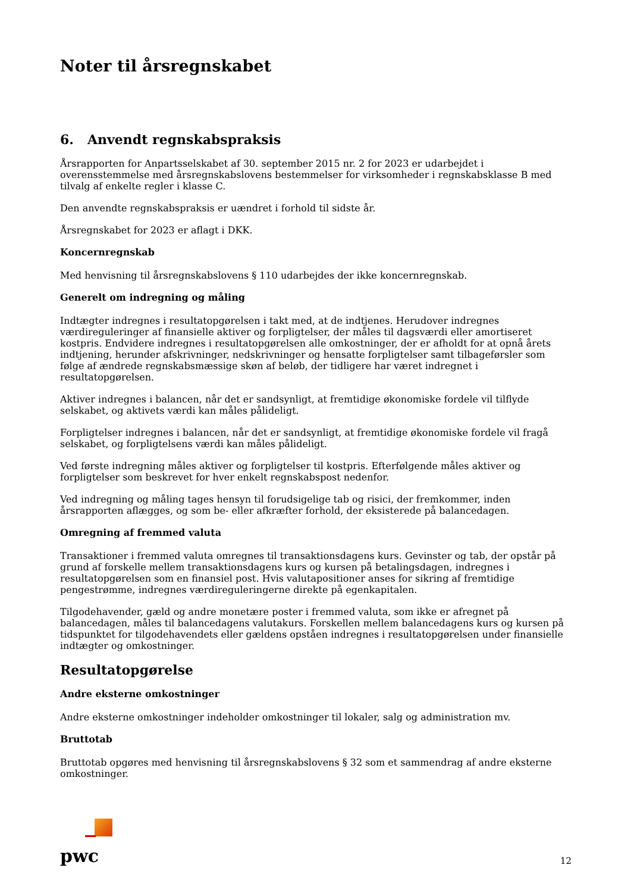Noter til årsregnskabet
6. Anvendt regnskabspraksis
Årsrapporten for Anpartsselskabet af 30. september 2015 nr. 2 for 2023 er udarbejdet i overensstemmelse med årsregnskabslovens bestemmelser for virksomheder i regnskabsklasse B med tilvalg af enkelte regler i klasse C.
Den anvendte regnskabspraksis er uændret i forhold til sidste år.
Årsregnskabet for 2023 er aflagt i DKK.
Koncernregnskab
Med henvisning til årsregnskabslovens § 110 udarbejdes der ikke koncernregnskab.
Generelt om indregning og måling
Indtægter indregnes i resultatopgørelsen i takt med, at de indtjenes. Herudover indregnes værdireguleringer af finansielle aktiver og forpligtelser, der måles til dagsværdi eller amortiseret kostpris. Endvidere indregnes i resultatopgørelsen alle omkostninger, der er afholdt for at opnå årets indtjening, herunder afskrivninger, nedskrivninger og hensatte forpligtelser samt tilbageførsler som følge af ændrede regnskabsmæssige skøn af beløb, der tidligere har været indregnet i resultatopgørelsen.
Aktiver indregnes i balancen, når det er sandsynligt, at fremtidige økonomiske fordele vil tilflyde selskabet, og aktivets værdi kan måles pålideligt.
Forpligtelser indregnes i balancen, når det er sandsynligt, at fremtidige økonomiske fordele vil fragå selskabet, og forpligtelsens værdi kan måles pålideligt.
Ved første indregning måles aktiver og forpligtelser til kostpris. Efterfølgende måles aktiver og forpligtelser som beskrevet for hver enkelt regnskabspost nedenfor.
Ved indregning og måling tages hensyn til forudsigelige tab og risici, der fremkommer, inden årsrapporten aflægges, og som be- eller afkræfter forhold, der eksisterede på balancedagen.
Omregning af fremmed valuta
Transaktioner i fremmed valuta omregnes til transaktionsdagens kurs. Gevinster og tab, der opstår på grund af forskelle mellem transaktionsdagens kurs og kursen på betalingsdagen, indregnes i resultatopgørelsen som en finansiel post. Hvis valutapositioner anses for sikring af fremtidige pengestrømme, indregnes værdireguleringerne direkte på egenkapitalen.
Tilgodehavender, gæld og andre monetære poster i fremmed valuta, som ikke er afregnet på balancedagen, måles til balancedagens valutakurs. Forskellen mellem balancedagens kurs og kursen på tidspunktet for tilgodehavendets eller gældens opståen indregnes i resultatopgørelsen under finansielle indtægter og omkostninger.
Resultatopgørelse
Andre eksterne omkostninger
Andre eksterne omkostninger indeholder omkostninger til lokaler, salg og administration mv.
Bruttotab
Bruttotab opgøres med henvisning til årsregnskabslovens § 32 som et sammendrag af andre eksterne omkostninger.
pwc
12